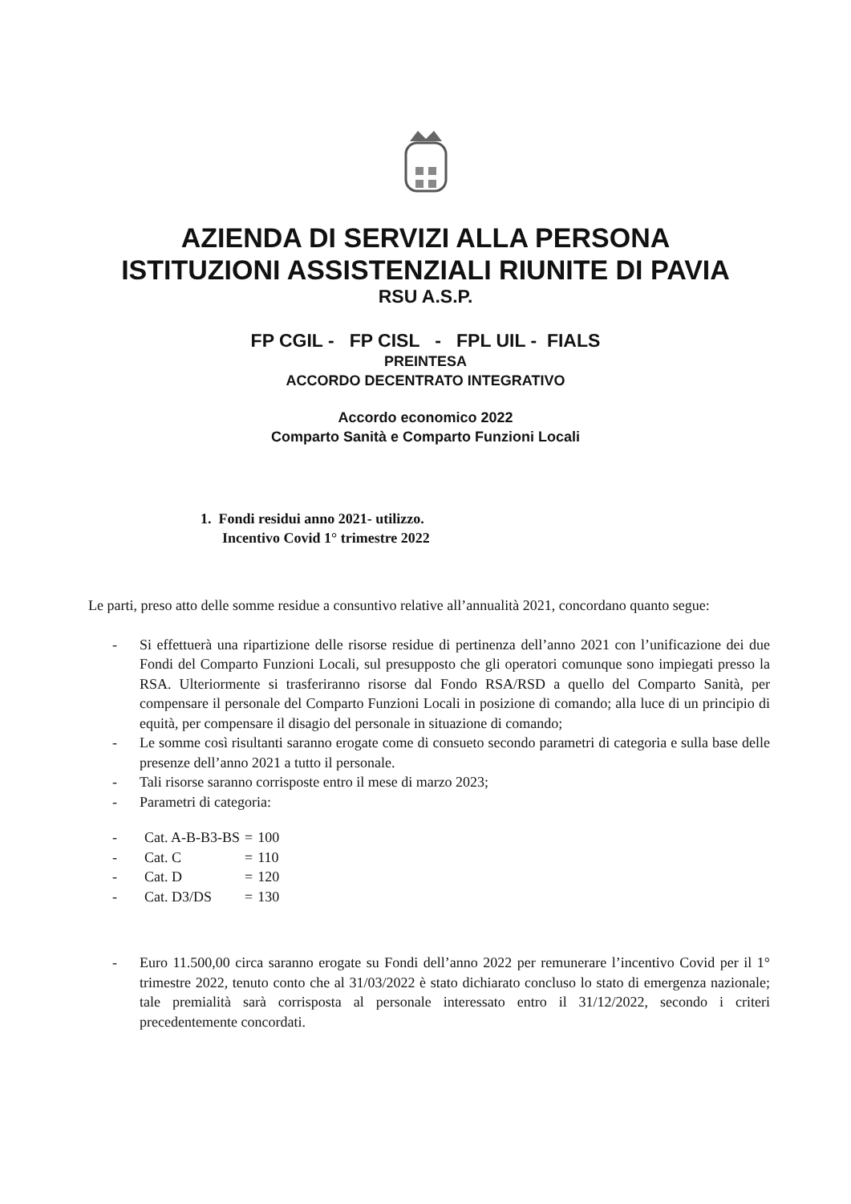AZIENDA DI SERVIZI ALLA PERSONA
ISTITUZIONI ASSISTENZIALI RIUNITE DI PAVIA
RSU A.S.P.
FP CGIL - FP CISL - FPL UIL - FIALS
PREINTESA
ACCORDO DECENTRATO INTEGRATIVO
Accordo economico 2022
Comparto Sanità e Comparto Funzioni Locali
1. Fondi residui anno 2021- utilizzo.
Incentivo Covid 1° trimestre 2022
Le parti, preso atto delle somme residue a consuntivo relative all’annualità 2021, concordano quanto segue:
- Si effettuerà una ripartizione delle risorse residue di pertinenza dell’anno 2021 con l’unificazione dei due Fondi del Comparto Funzioni Locali, sul presupposto che gli operatori comunque sono impiegati presso la RSA. Ulteriormente si trasferiranno risorse dal Fondo RSA/RSD a quello del Comparto Sanità, per compensare il personale del Comparto Funzioni Locali in posizione di comando; alla luce di un principio di equità, per compensare il disagio del personale in situazione di comando;
- Le somme così risultanti saranno erogate come di consueto secondo parametri di categoria e sulla base delle presenze dell’anno 2021 a tutto il personale.
- Tali risorse saranno corrisposte entro il mese di marzo 2023;
- Parametri di categoria:
| - | Cat. A-B-B3-BS | = | 100 |
| - | Cat. C | = | 110 |
| - | Cat. D | = | 120 |
| - | Cat. D3/DS | = | 130 |
- Euro 11.500,00 circa saranno erogate su Fondi dell’anno 2022 per remunerare l’incentivo Covid per il 1° trimestre 2022, tenuto conto che al 31/03/2022 è stato dichiarato concluso lo stato di emergenza nazionale; tale premialità sarà corrisposta al personale interessato entro il 31/12/2022, secondo i criteri precedentemente concordati.